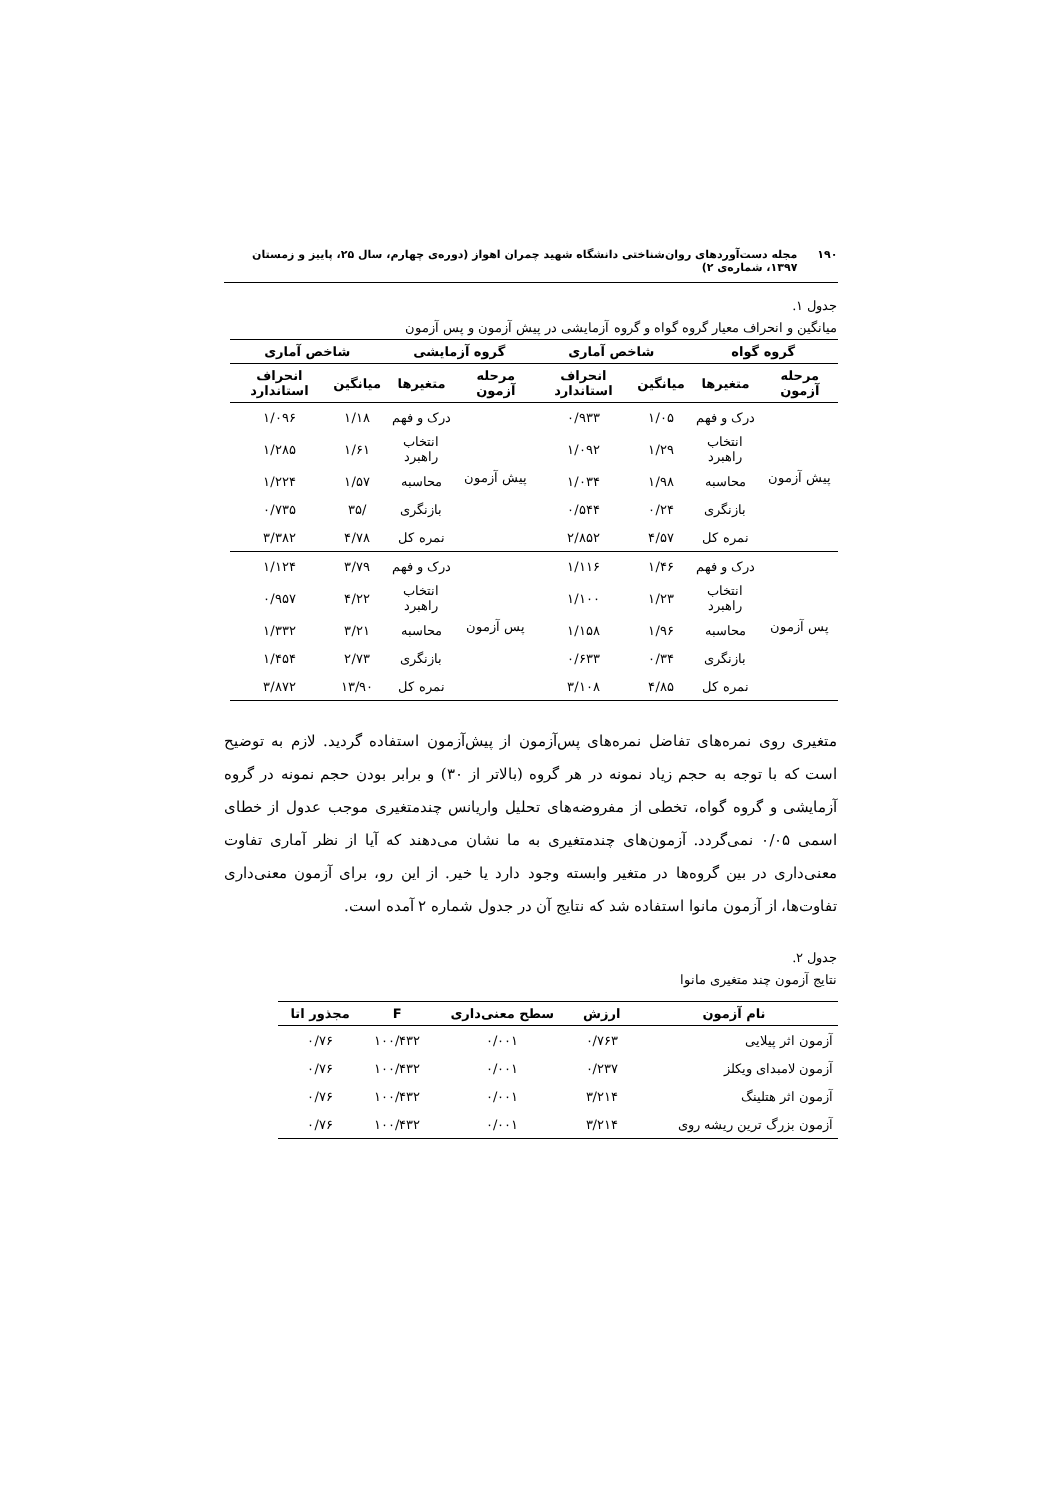۱۹۰ مجله دست‌آوردهای روان‌شناختی دانشگاه شهید چمران اهواز (دوره‌ی چهارم، سال ۲۵، پاییز و زمستان ۱۳۹۷، شماره‌ی ۲)
جدول ۱.
میانگین و انحراف معیار گروه گواه و گروه آزمایشی در پیش آزمون و پس آزمون
| گروه گواه | | شاخص آماری | | گروه آزمایشی | | شاخص آماری | |
| --- | --- | --- | --- | --- | --- | --- | --- |
| مرحله آزمون | متغیرها | میانگین | انحراف استاندارد | مرحله آزمون | متغیرها | میانگین | انحراف استاندارد |
| پیش آزمون | درک و فهم | ۱/۰۵ | ۰/۹۳۳ | پیش آزمون | درک و فهم | ۱/۱۸ | ۱/۰۹۶ |
| | انتخاب راهبرد | ۱/۲۹ | ۱/۰۹۲ | | انتخاب راهبرد | ۱/۶۱ | ۱/۲۸۵ |
| | محاسبه | ۱/۹۸ | ۱/۰۳۴ | | محاسبه | ۱/۵۷ | ۱/۲۲۴ |
| | بازنگری | ۰/۲۴ | ۰/۵۴۴ | | بازنگری | /۳۵ | ۰/۷۳۵ |
| | نمره کل | ۴/۵۷ | ۲/۸۵۲ | | نمره کل | ۴/۷۸ | ۳/۳۸۲ |
| پس آزمون | درک و فهم | ۱/۴۶ | ۱/۱۱۶ | پس آزمون | درک و فهم | ۳/۷۹ | ۱/۱۲۴ |
| | انتخاب راهبرد | ۱/۲۳ | ۱/۱۰۰ | | انتخاب راهبرد | ۴/۲۲ | ۰/۹۵۷ |
| | محاسبه | ۱/۹۶ | ۱/۱۵۸ | | محاسبه | ۳/۲۱ | ۱/۳۳۲ |
| | بازنگری | ۰/۳۴ | ۰/۶۳۳ | | بازنگری | ۲/۷۳ | ۱/۴۵۴ |
| | نمره کل | ۴/۸۵ | ۳/۱۰۸ | | نمره کل | ۱۳/۹۰ | ۳/۸۷۲ |
متغیری روی نمره‌های تفاضل نمره‌های پس‌آزمون از پیش‌آزمون استفاده گردید. لازم به توضیح است که با توجه به حجم زیاد نمونه در هر گروه (بالاتر از ۳۰) و برابر بودن حجم نمونه در گروه آزمایشی و گروه گواه، تخطی از مفروضه‌های تحلیل واریانس چندمتغیری موجب عدول از خطای اسمی ۰/۰۵ نمی‌گردد. آزمون‌های چندمتغیری به ما نشان می‌دهند که آیا از نظر آماری تفاوت معنی‌داری در بین گروه‌ها در متغیر وابسته وجود دارد یا خیر. از این رو، برای آزمون معنی‌داری تفاوت‌ها، از آزمون مانوا استفاده شد که نتایج آن در جدول شماره ۲ آمده است.
جدول ۲.
نتایج آزمون چند متغیری مانوا
| نام آزمون | ارزش | سطح معنی‌داری | F | مجذور اتا |
| --- | --- | --- | --- | --- |
| آزمون اثر پیلایی | ۰/۷۶۳ | ۰/۰۰۱ | ۱۰۰/۴۳۲ | ۰/۷۶ |
| آزمون لامبدای ویکلز | ۰/۲۳۷ | ۰/۰۰۱ | ۱۰۰/۴۳۲ | ۰/۷۶ |
| آزمون اثر هتلینگ | ۳/۲۱۴ | ۰/۰۰۱ | ۱۰۰/۴۳۲ | ۰/۷۶ |
| آزمون بزرگ ترین ریشه روی | ۳/۲۱۴ | ۰/۰۰۱ | ۱۰۰/۴۳۲ | ۰/۷۶ |